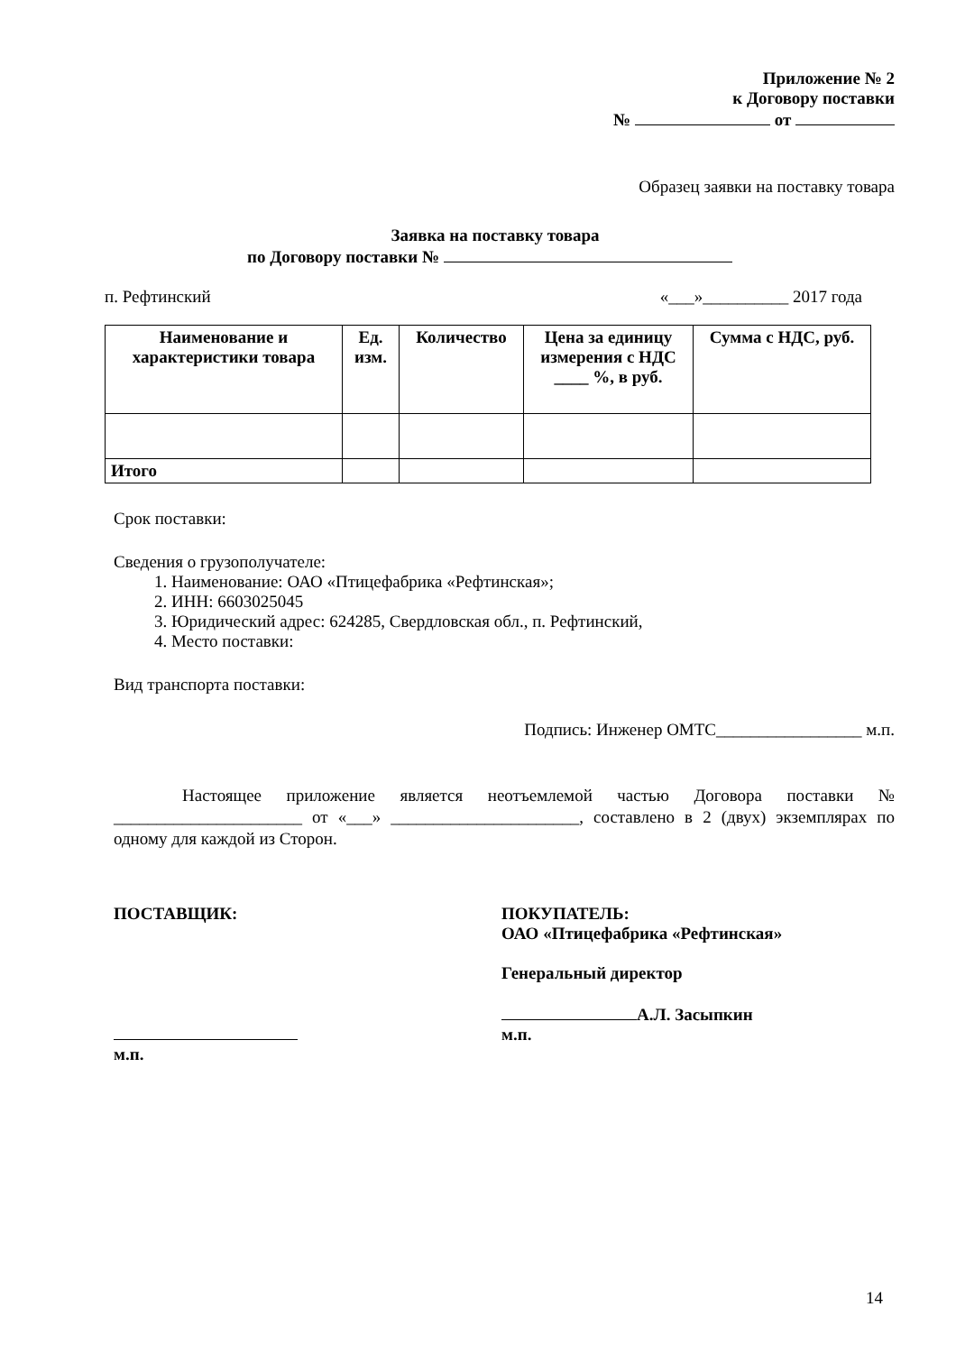Приложение № 2
к Договору поставки
№ от
Образец заявки на поставку товара
Заявка на поставку товара
по Договору поставки №
п. Рефтинский «___»__________ 2017 года
| Наименование и характеристики товара | Ед. изм. | Количество | Цена за единицу измерения с НДС ____ %, в руб. | Сумма с НДС, руб. |
| --- | --- | --- | --- | --- |
| Итого | | | | |
Срок поставки:
Сведения о грузополучателе:
1. Наименование: ОАО «Птицефабрика «Рефтинская»;
2. ИНН: 6603025045
3. Юридический адрес: 624285, Свердловская обл., п. Рефтинский,
4. Место поставки:
Вид транспорта поставки:
Подпись: Инженер ОМТС_________________ м.п.
Настоящее приложение является неотъемлемой частью Договора поставки № ______________________ от «___» ______________________, составлено в 2 (двух) экземплярах по одному для каждой из Сторон.
ПОСТАВЩИК:
м.п.
ПОКУПАТЕЛЬ:
ОАО «Птицефабрика «Рефтинская»
Генеральный директор
А.Л. Засыпкин
м.п.
14